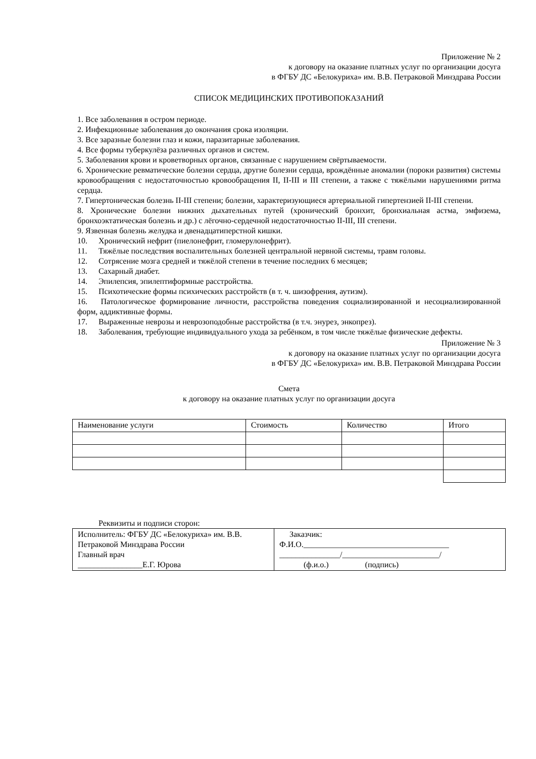Приложение № 2
к договору на оказание платных услуг по организации досуга
в ФГБУ ДС «Белокуриха» им. В.В. Петраковой Минздрава России
СПИСОК МЕДИЦИНСКИХ ПРОТИВОПОКАЗАНИЙ
1. Все заболевания в остром периоде.
2. Инфекционные заболевания до окончания срока изоляции.
3. Все заразные болезни глаз и кожи, паразитарные заболевания.
4. Все формы туберкулёза различных органов и систем.
5. Заболевания крови и кроветворных органов, связанные с нарушением свёртываемости.
6. Хронические ревматические болезни сердца, другие болезни сердца, врождённые аномалии (пороки развития) системы кровообращения с недостаточностью кровообращения II, II-III и III степени, а также с тяжёлыми нарушениями ритма сердца.
7. Гипертоническая болезнь II-III степени; болезни, характеризующиеся артериальной гипертензией II-III степени.
8. Хронические болезни нижних дыхательных путей (хронический бронхит, бронхиальная астма, эмфизема, бронхоэктатическая болезнь и др.) с лёгочно-сердечной недостаточностью II-III, III степени.
9. Язвенная болезнь желудка и двенадцатиперстной кишки.
10. Хронический нефрит (пиелонефрит, гломерулонефрит).
11. Тяжёлые последствия воспалительных болезней центральной нервной системы, травм головы.
12. Сотрясение мозга средней и тяжёлой степени в течение последних 6 месяцев;
13. Сахарный диабет.
14. Эпилепсия, эпилептиформные расстройства.
15. Психотические формы психических расстройств (в т. ч. шизофрения, аутизм).
16. Патологическое формирование личности, расстройства поведения социализированной и несоциализированной форм, аддиктивные формы.
17. Выраженные неврозы и неврозоподобные расстройства (в т.ч. энурез, энкопрез).
18. Заболевания, требующие индивидуального ухода за ребёнком, в том числе тяжёлые физические дефекты.
Приложение № 3
к договору на оказание платных услуг по организации досуга
в ФГБУ ДС «Белокуриха» им. В.В. Петраковой Минздрава России
Смета
к договору на оказание платных услуг по организации досуга
| Наименование услуги | Стоимость | Количество | Итого |
Реквизиты и подписи сторон:
| Исполнитель: ФГБУ ДС «Белокуриха» им. В.В. Петраковой Минздрава России Главный врач ________________Е.Г. Юрова | Заказчик: Ф.И.О.____________________________________ _______________/________________________/ (ф.и.о.) (подпись) |